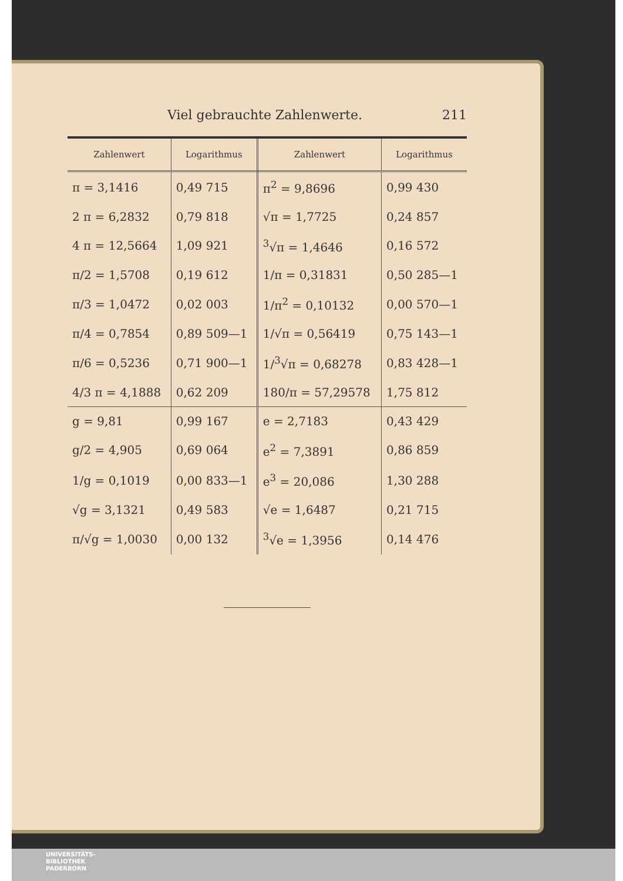Viel gebrauchte Zahlenwerte. 211
| Zahlenwert | Logarithmus | Zahlenwert | Logarithmus |
| --- | --- | --- | --- |
| π = 3,1416 | 0,49 715 | π<sup>2</sup> = 9,8696 | 0,99 430 |
| 2 π = 6,2832 | 0,79 818 | √π = 1,7725 | 0,24 857 |
| 4 π = 12,5664 | 1,09 921 | <sup>3</sup>√π = 1,4646 | 0,16 572 |
| π/2 = 1,5708 | 0,19 612 | 1/π = 0,31831 | 0,50 285—1 |
| π/3 = 1,0472 | 0,02 003 | 1/π<sup>2</sup> = 0,10132 | 0,00 570—1 |
| π/4 = 0,7854 | 0,89 509—1 | 1/√π = 0,56419 | 0,75 143—1 |
| π/6 = 0,5236 | 0,71 900—1 | 1/<sup>3</sup>√π = 0,68278 | 0,83 428—1 |
| 4/3 π = 4,1888 | 0,62 209 | 180/π = 57,29578 | 1,75 812 |
| g = 9,81 | 0,99 167 | e = 2,7183 | 0,43 429 |
| g/2 = 4,905 | 0,69 064 | e<sup>2</sup> = 7,3891 | 0,86 859 |
| 1/g = 0,1019 | 0,00 833—1 | e<sup>3</sup> = 20,086 | 1,30 288 |
| √g = 3,1321 | 0,49 583 | √e = 1,6487 | 0,21 715 |
| π/√g = 1,0030 | 0,00 132 | <sup>3</sup>√e = 1,3956 | 0,14 476 |
UNIVERSITÄTS-
BIBLIOTHEK
PADERBORN